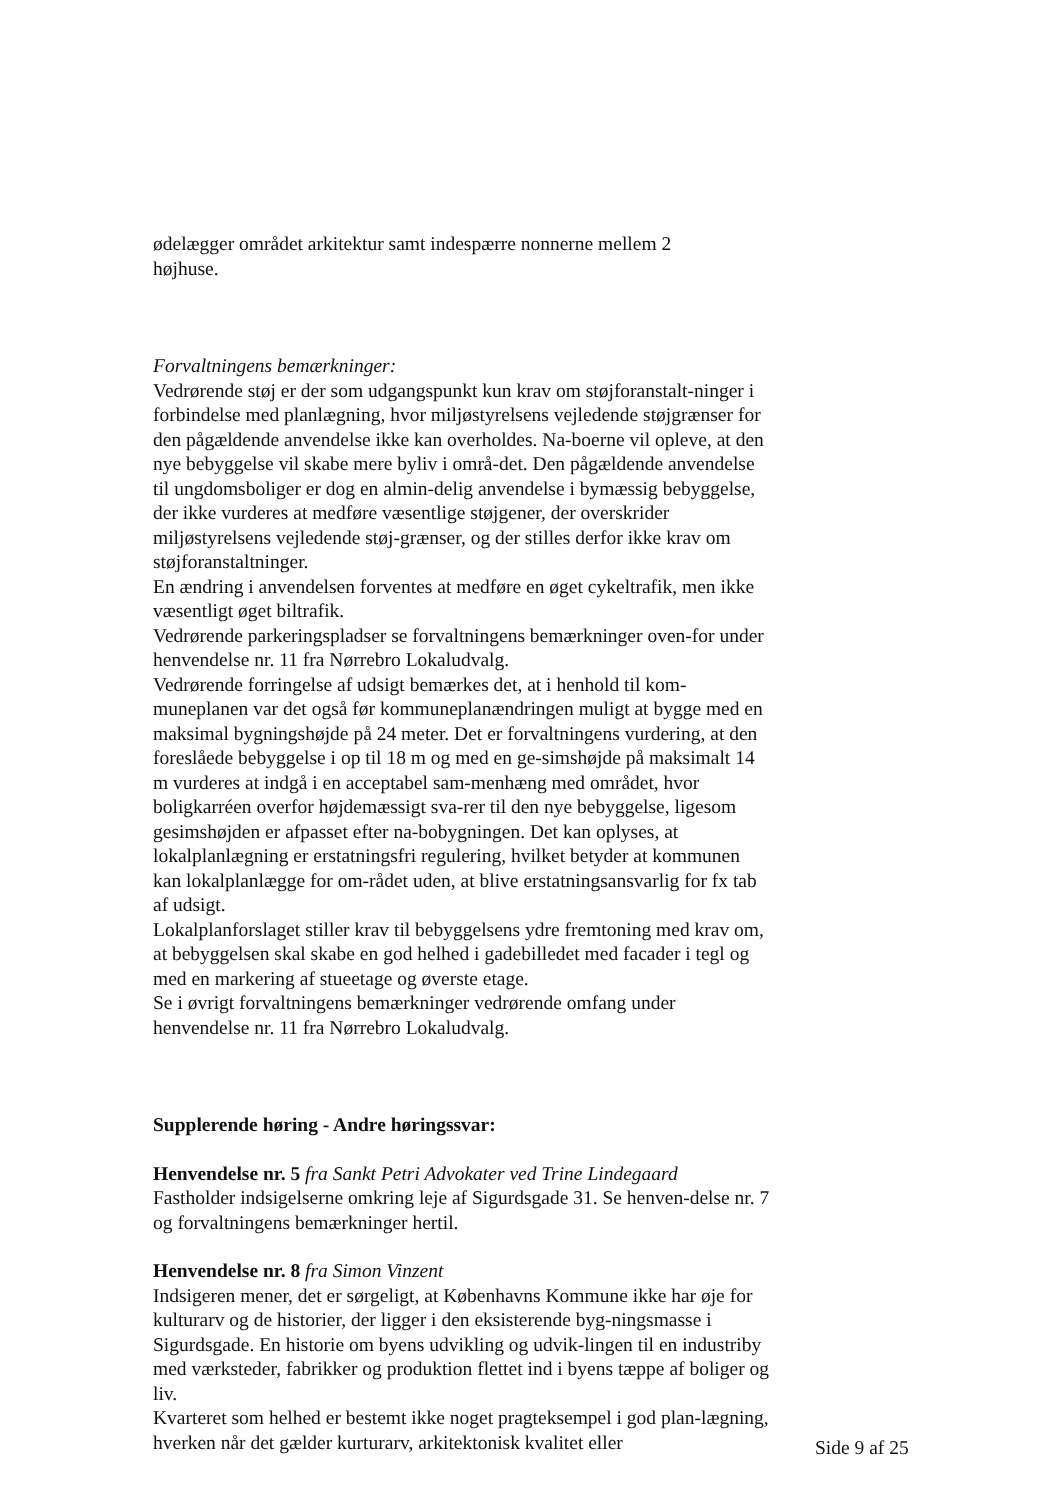ødelægger området arkitektur samt indespærre nonnerne mellem 2
højhuse.
Forvaltningens bemærkninger:
Vedrørende støj er der som udgangspunkt kun krav om støjforanstalt-ninger i forbindelse med planlægning, hvor miljøstyrelsens vejledende støjgrænser for den pågældende anvendelse ikke kan overholdes. Na-boerne vil opleve, at den nye bebyggelse vil skabe mere byliv i områ-det. Den pågældende anvendelse til ungdomsboliger er dog en almin-delig anvendelse i bymæssig bebyggelse, der ikke vurderes at medføre væsentlige støjgener, der overskrider miljøstyrelsens vejledende støj-grænser, og der stilles derfor ikke krav om støjforanstaltninger.
En ændring i anvendelsen forventes at medføre en øget cykeltrafik, men ikke væsentligt øget biltrafik.
Vedrørende parkeringspladser se forvaltningens bemærkninger oven-for under henvendelse nr. 11 fra Nørrebro Lokaludvalg.
Vedrørende forringelse af udsigt bemærkes det, at i henhold til kom-muneplanen var det også før kommuneplanændringen muligt at bygge med en maksimal bygningshøjde på 24 meter. Det er forvaltningens vurdering, at den foreslåede bebyggelse i op til 18 m og med en ge-simshøjde på maksimalt 14 m vurderes at indgå i en acceptabel sam-menhæng med området, hvor boligkarréen overfor højdemæssigt sva-rer til den nye bebyggelse, ligesom gesimshøjden er afpasset efter na-bobygningen. Det kan oplyses, at lokalplanlægning er erstatningsfri regulering, hvilket betyder at kommunen kan lokalplanlægge for om-rådet uden, at blive erstatningsansvarlig for fx tab af udsigt.
Lokalplanforslaget stiller krav til bebyggelsens ydre fremtoning med krav om, at bebyggelsen skal skabe en god helhed i gadebilledet med facader i tegl og med en markering af stueetage og øverste etage.
Se i øvrigt forvaltningens bemærkninger vedrørende omfang under henvendelse nr. 11 fra Nørrebro Lokaludvalg.
Supplerende høring - Andre høringssvar:
Henvendelse nr. 5 fra Sankt Petri Advokater ved Trine Lindegaard
Fastholder indsigelserne omkring leje af Sigurdsgade 31. Se henven-delse nr. 7 og forvaltningens bemærkninger hertil.
Henvendelse nr. 8 fra Simon Vinzent
Indsigeren mener, det er sørgeligt, at Københavns Kommune ikke har øje for kulturarv og de historier, der ligger i den eksisterende byg-ningsmasse i Sigurdsgade. En historie om byens udvikling og udvik-lingen til en industriby med værksteder, fabrikker og produktion flettet ind i byens tæppe af boliger og liv.
Kvarteret som helhed er bestemt ikke noget pragteksempel i god plan-lægning, hverken når det gælder kurturarv, arkitektonisk kvalitet eller
Side 9 af 25